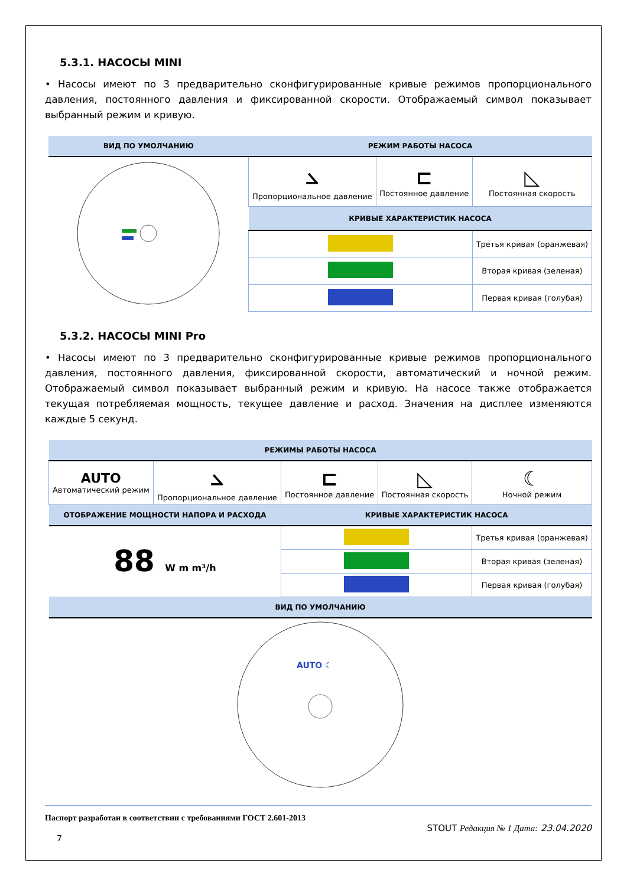5.3.1. НАСОСЫ MINI
• Насосы имеют по 3 предварительно сконфигурированные кривые режимов пропорционального давления, постоянного давления и фиксированной скорости. Отображаемый символ показывает выбранный режим и кривую.
| ВИД ПО УМОЛЧАНИЮ | РЕЖИМ РАБОТЫ НАСОСА | | |
| --- | --- | --- | --- |
| | ⦣ Пропорциональное давление | ⊏ Постоянное давление | ◺ Постоянная скорость |
| | КРИВЫЕ ХАРАКТЕРИСТИК НАСОСА | | |
| | | | Третья кривая (оранжевая) |
| | | | Вторая кривая (зеленая) |
| | | | Первая кривая (голубая) |
5.3.2. НАСОСЫ MINI Pro
• Насосы имеют по 3 предварительно сконфигурированные кривые режимов пропорционального давления, постоянного давления, фиксированной скорости, автоматический и ночной режим. Отображаемый символ показывает выбранный режим и кривую. На насосе также отображается текущая потребляемая мощность, текущее давление и расход. Значения на дисплее изменяются каждые 5 секунд.
| РЕЖИМЫ РАБОТЫ НАСОСА | | | | |
| --- | --- | --- | --- | --- |
| AUTO Автоматический режим | ⦣ Пропорциональное давление | ⊏ Постоянное давление | ◺ Постоянная скорость | ☾ Ночной режим |
| ОТОБРАЖЕНИЕ МОЩНОСТИ НАПОРА И РАСХОДА | | КРИВЫЕ ХАРАКТЕРИСТИК НАСОСА | | |
| 88 W m m³/h | | | | Третья кривая (оранжевая) |
| | | | | Вторая кривая (зеленая) |
| | | | | Первая кривая (голубая) |
| ВИД ПО УМОЛЧАНИЮ | | | | |
| AUTO ☾ | | | | |
Паспорт разработан в соответствии с требованиями ГОСТ 2.601-2013
STOUT Редакция № 1 Дата: 23.04.2020
7